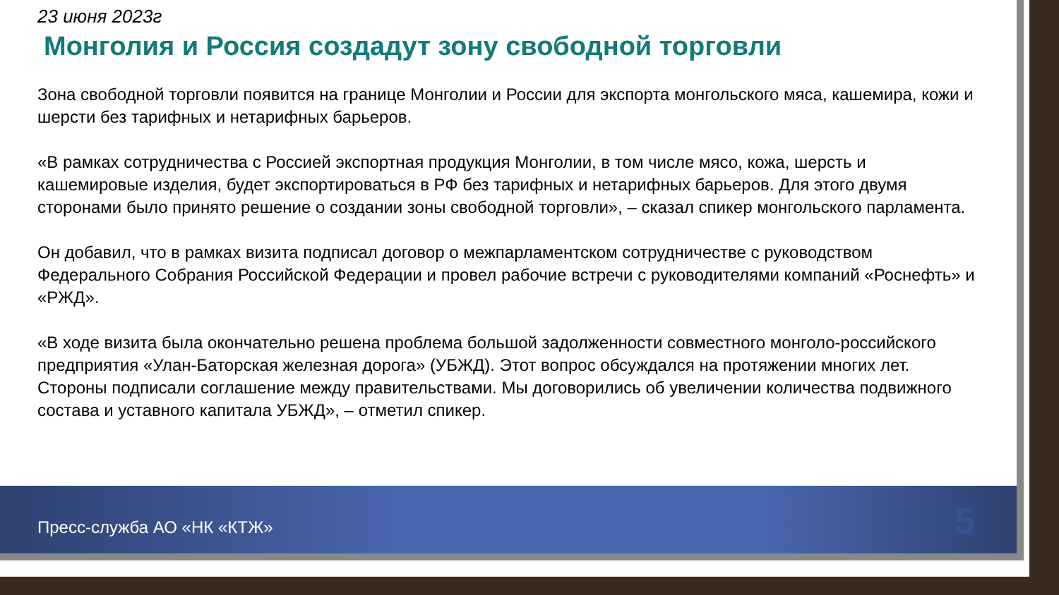23 июня 2023г
Монголия и Россия создадут зону свободной торговли
Зона свободной торговли появится на границе Монголии и России для экспорта монгольского мяса, кашемира, кожи и шерсти без тарифных и нетарифных барьеров.
«В рамках сотрудничества с Россией экспортная продукция Монголии, в том числе мясо, кожа, шерсть и кашемировые изделия, будет экспортироваться в РФ без тарифных и нетарифных барьеров. Для этого двумя сторонами было принято решение о создании зоны свободной торговли», – сказал спикер монгольского парламента.
Он добавил, что в рамках визита подписал договор о межпарламентском сотрудничестве с руководством Федерального Собрания Российской Федерации и провел рабочие встречи с руководителями компаний «Роснефть» и «РЖД».
«В ходе визита была окончательно решена проблема большой задолженности совместного монголо-российского предприятия «Улан-Баторская железная дорога» (УБЖД). Этот вопрос обсуждался на протяжении многих лет. Стороны подписали соглашение между правительствами. Мы договорились об увеличении количества подвижного состава и уставного капитала УБЖД», – отметил спикер.
Пресс-служба АО «НК «КТЖ» 5